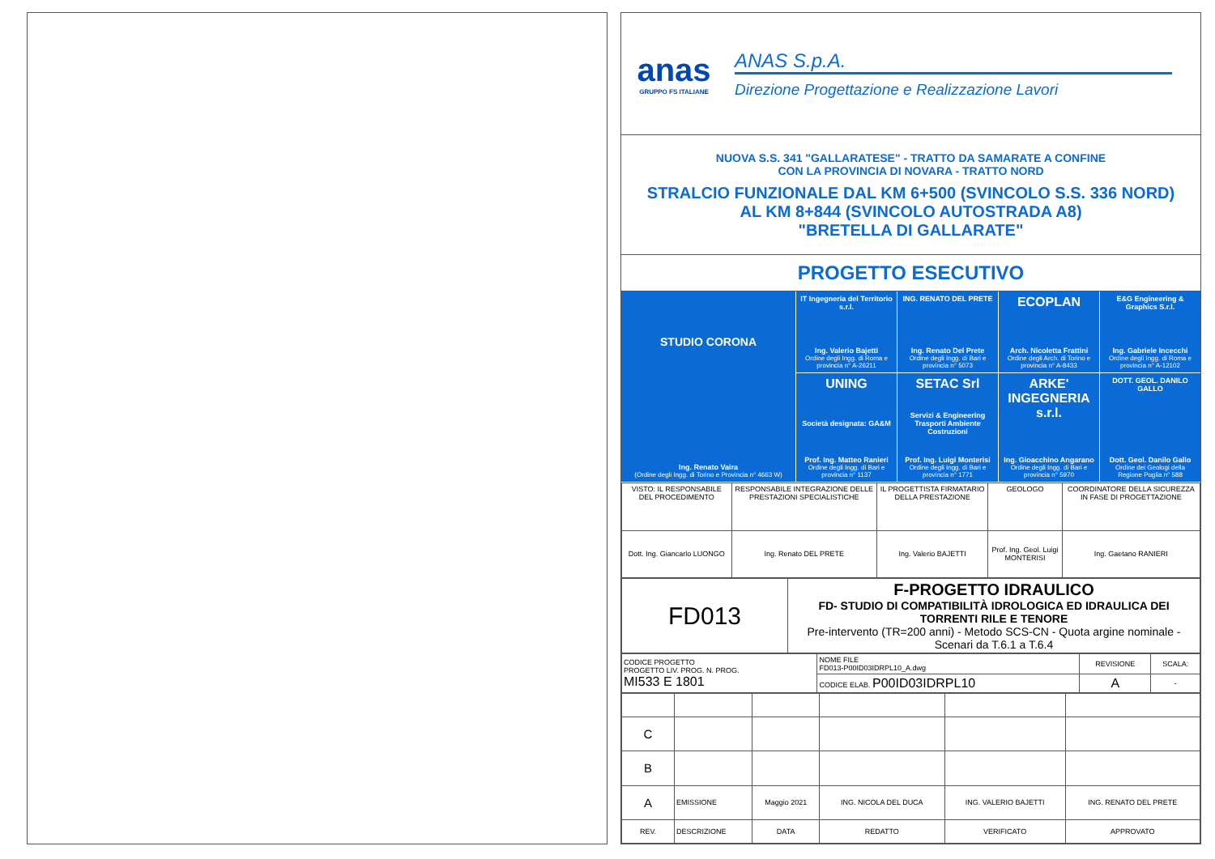anas
GRUPPO FS ITALIANE
ANAS S.p.A.
Direzione Progettazione e Realizzazione Lavori
NUOVA S.S. 341 "GALLARATESE" - TRATTO DA SAMARATE A CONFINE
CON LA PROVINCIA DI NOVARA - TRATTO NORD
STRALCIO FUNZIONALE DAL KM 6+500 (SVINCOLO S.S. 336 NORD)
AL KM 8+844 (SVINCOLO AUTOSTRADA A8)
"BRETELLA DI GALLARATE"
PROGETTO ESECUTIVO
STUDIO CORONA
Ing. Renato Vaira
(Ordine degli Ingg. di Torino e Provincia n° 4663 W)
IT Ingegneria del Territorio s.r.l.
Ing. Valerio Bajetti
Ordine degli Ingg. di Roma e provincia n° A-26211
ING. RENATO DEL PRETE
Ing. Renato Del Prete
Ordine degli Ingg. di Bari e provincia n° 5073
ECOPLAN
Arch. Nicoletta Frattini
Ordine degli Arch. di Torino e provincia n° A-8433
E&G Engineering & Graphics S.r.l.
Ing. Gabriele Incecchi
Ordine degli Ingg. di Roma e provincia n° A-12102
UNING
Società designata: GA&M
Prof. Ing. Matteo Ranieri
Ordine degli Ingg. di Bari e provincia n° 1137
SETAC Srl
Servizi & Engineering Trasporti Ambiente Costruzioni
Prof. Ing. Luigi Monterisi
Ordine degli Ingg. di Bari e provincia n° 1771
ARKE' INGEGNERIA s.r.l.
Ing. Gioacchino Angarano
Ordine degli Ingg. di Bari e provincia n° 5970
DOTT. GEOL. DANILO GALLO
Dott. Geol. Danilo Gallo
Ordine dei Geologi della Regione Puglia n° 588
| VISTO: IL RESPONSABILE DEL PROCEDIMENTO | RESPONSABILE INTEGRAZIONE DELLE PRESTAZIONI SPECIALISTICHE | IL PROGETTISTA FIRMATARIO DELLA PRESTAZIONE | GEOLOGO | COORDINATORE DELLA SICUREZZA IN FASE DI PROGETTAZIONE |
| Dott. Ing. Giancarlo LUONGO | Ing. Renato DEL PRETE | Ing. Valerio BAJETTI | Prof. Ing. Geol. Luigi MONTERISI | Ing. Gaetano RANIERI |
| FD013 | F-PROGETTO IDRAULICO FD- STUDIO DI COMPATIBILITÀ IDROLOGICA ED IDRAULICA DEI TORRENTI RILE E TENORE Pre-intervento (TR=200 anni) - Metodo SCS-CN - Quota argine nominale - Scenari da T.6.1 a T.6.4 |
| CODICE PROGETTO PROGETTO LIV. PROG. N. PROG. MI533 E 1801 | NOME FILE FD013-P00ID03IDRPL10_A.dwg | REVISIONE | SCALA: |
| | CODICE ELAB. P00ID03IDRPL10 | A | - |
| C | | | | | |
| B | | | | | |
| A | EMISSIONE | Maggio 2021 | ING. NICOLA DEL DUCA | ING. VALERIO BAJETTI | ING. RENATO DEL PRETE |
| REV. | DESCRIZIONE | DATA | REDATTO | VERIFICATO | APPROVATO |